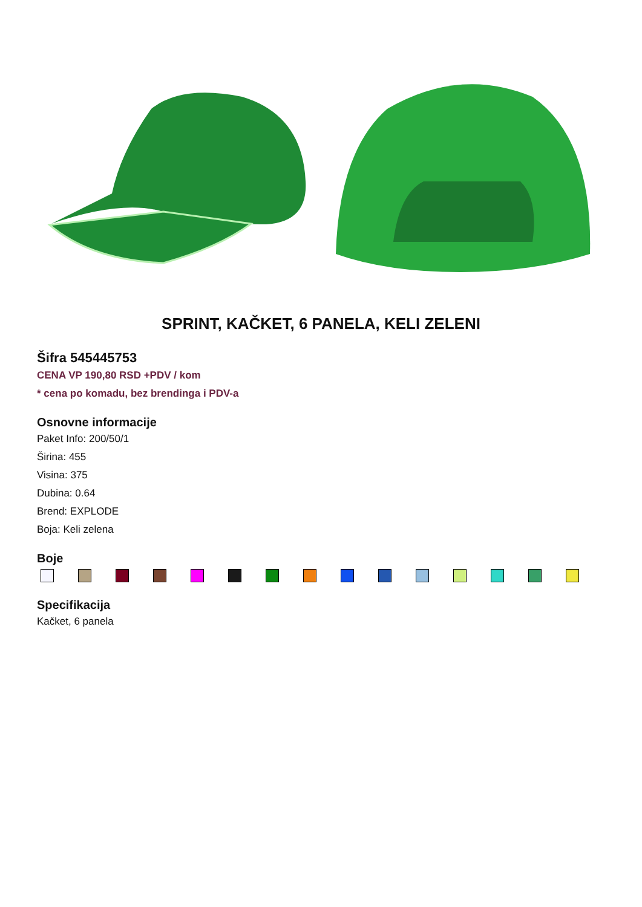SPRINT, KAČKET, 6 PANELA, KELI ZELENI
Šifra 545445753
CENA VP 190,80 RSD +PDV / kom
* cena po komadu, bez brendinga i PDV-a
Osnovne informacije
Paket Info: 200/50/1
Širina: 455
Visina: 375
Dubina: 0.64
Brend: EXPLODE
Boja: Keli zelena
Boje
Specifikacija
Kačket, 6 panela